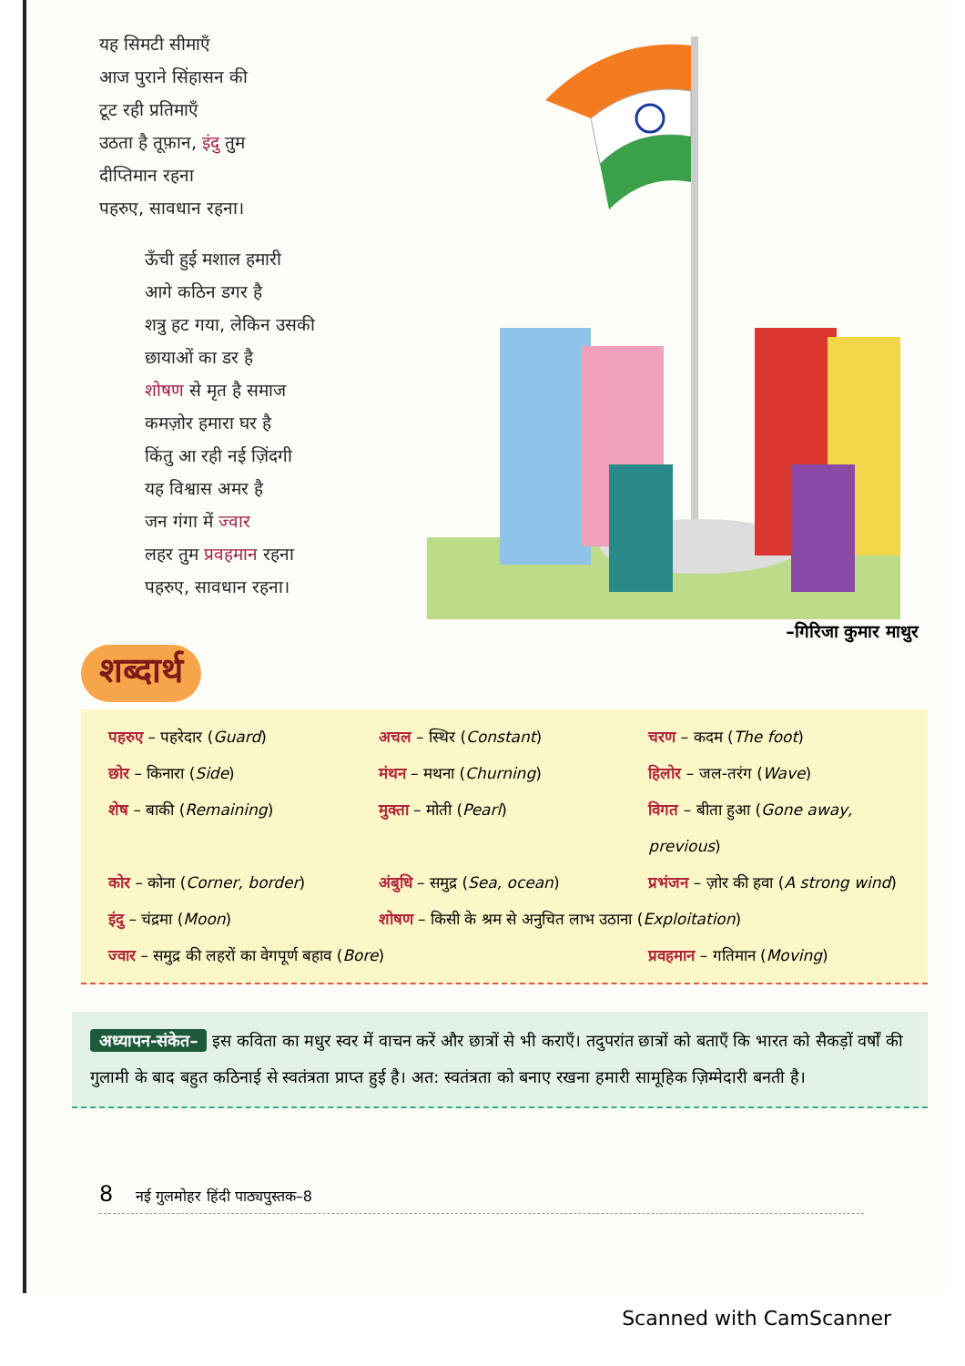यह सिमटी सीमाएँ
आज पुराने सिंहासन की
टूट रही प्रतिमाएँ
उठता है तूफ़ान, इंदु तुम
दीप्तिमान रहना
पहरुए, सावधान रहना।
ऊँची हुई मशाल हमारी
आगे कठिन डगर है
शत्रु हट गया, लेकिन उसकी
छायाओं का डर है
शोषण से मृत है समाज
कमज़ोर हमारा घर है
किंतु आ रही नई ज़िंदगी
यह विश्वास अमर है
जन गंगा में ज्वार
लहर तुम प्रवहमान रहना
पहरुए, सावधान रहना।
–गिरिजा कुमार माथुर
शब्दार्थ
पहरुए – पहरेदार (Guard) अचल – स्थिर (Constant) चरण – कदम (The foot)
छोर – किनारा (Side) मंथन – मथना (Churning) हिलोर – जल-तरंग (Wave)
शेष – बाकी (Remaining) मुक्ता – मोती (Pearl) विगत – बीता हुआ (Gone away, previous)
कोर – कोना (Corner, border) अंबुधि – समुद्र (Sea, ocean) प्रभंजन – ज़ोर की हवा (A strong wind)
इंदु – चंद्रमा (Moon) शोषण – किसी के श्रम से अनुचित लाभ उठाना (Exploitation)
ज्वार – समुद्र की लहरों का वेगपूर्ण बहाव (Bore)
प्रवहमान – गतिमान (Moving)
अध्यापन-संकेत– इस कविता का मधुर स्वर में वाचन करें और छात्रों से भी कराएँ। तदुपरांत छात्रों को बताएँ कि भारत को सैकड़ों वर्षों की गुलामी के बाद बहुत कठिनाई से स्वतंत्रता प्राप्त हुई है। अत: स्वतंत्रता को बनाए रखना हमारी सामूहिक ज़िम्मेदारी बनती है।
8 नई गुलमोहर हिंदी पाठ्यपुस्तक–8
Scanned with CamScanner